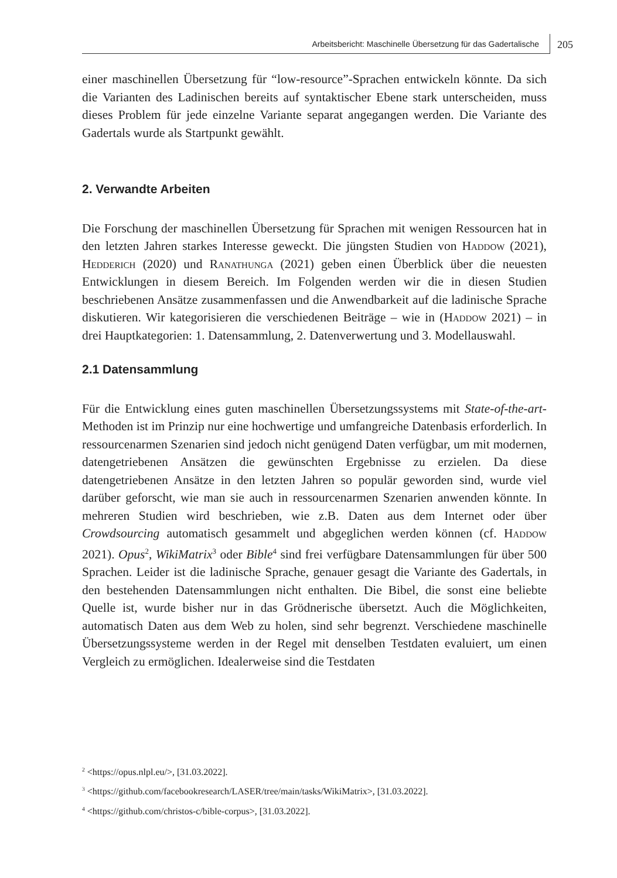Arbeitsbericht: Maschinelle Übersetzung für das Gadertalische
205
einer maschinellen Übersetzung für “low-resource”-Sprachen entwickeln könnte. Da sich die Varianten des Ladinischen bereits auf syntaktischer Ebene stark unterscheiden, muss dieses Problem für jede einzelne Variante separat angegangen werden. Die Variante des Gadertals wurde als Startpunkt gewählt.
2. Verwandte Arbeiten
Die Forschung der maschinellen Übersetzung für Sprachen mit wenigen Ressourcen hat in den letzten Jahren starkes Interesse geweckt. Die jüngsten Studien von Haddow (2021), Hedderich (2020) und Ranathunga (2021) geben einen Überblick über die neuesten Entwicklungen in diesem Bereich. Im Folgenden werden wir die in diesen Studien beschriebenen Ansätze zusammenfassen und die Anwendbarkeit auf die ladinische Sprache diskutieren. Wir kategorisieren die verschiedenen Beiträge – wie in (Haddow 2021) – in drei Hauptkategorien: 1. Datensammlung, 2. Datenverwertung und 3. Modellauswahl.
2.1 Datensammlung
Für die Entwicklung eines guten maschinellen Übersetzungssystems mit State-of-the-art-Methoden ist im Prinzip nur eine hochwertige und umfangreiche Datenbasis erforderlich. In ressourcenarmen Szenarien sind jedoch nicht genügend Daten verfügbar, um mit modernen, datengetriebenen Ansätzen die gewünschten Ergebnisse zu erzielen. Da diese datengetriebenen Ansätze in den letzten Jahren so populär geworden sind, wurde viel darüber geforscht, wie man sie auch in ressourcenarmen Szenarien anwenden könnte. In mehreren Studien wird beschrieben, wie z.B. Daten aus dem Internet oder über Crowdsourcing automatisch gesammelt und abgeglichen werden können (cf. Haddow 2021). Opus<sup>2</sup>, WikiMatrix<sup>3</sup> oder Bible<sup>4</sup> sind frei verfügbare Datensammlungen für über 500 Sprachen. Leider ist die ladinische Sprache, genauer gesagt die Variante des Gadertals, in den bestehenden Datensammlungen nicht enthalten. Die Bibel, die sonst eine beliebte Quelle ist, wurde bisher nur in das Grödnerische übersetzt. Auch die Möglichkeiten, automatisch Daten aus dem Web zu holen, sind sehr begrenzt. Verschiedene maschinelle Übersetzungssysteme werden in der Regel mit denselben Testdaten evaluiert, um einen Vergleich zu ermöglichen. Idealerweise sind die Testdaten
<sup>2</sup> <https://opus.nlpl.eu/>, [31.03.2022].
<sup>3</sup> <https://github.com/facebookresearch/LASER/tree/main/tasks/WikiMatrix>, [31.03.2022].
<sup>4</sup> <https://github.com/christos-c/bible-corpus>, [31.03.2022].